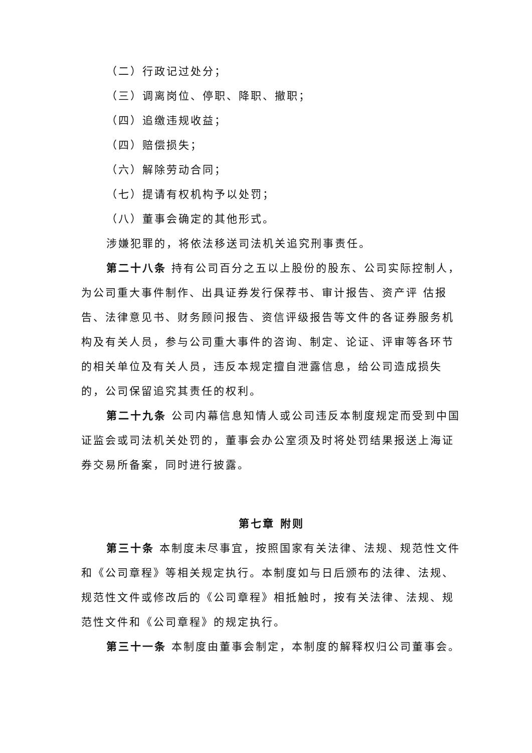（二）行政记过处分；
（三）调离岗位、停职、降职、撤职；
（四）追缴违规收益；
（四）赔偿损失；
（六）解除劳动合同；
（七）提请有权机构予以处罚；
（八）董事会确定的其他形式。
涉嫌犯罪的，将依法移送司法机关追究刑事责任。
第二十八条 持有公司百分之五以上股份的股东、公司实际控制人，为公司重大事件制作、出具证券发行保荐书、审计报告、资产评 估报告、法律意见书、财务顾问报告、资信评级报告等文件的各证券服务机构及有关人员，参与公司重大事件的咨询、制定、论证、评审等各环节的相关单位及有关人员，违反本规定擅自泄露信息，给公司造成损失的，公司保留追究其责任的权利。
第二十九条 公司内幕信息知情人或公司违反本制度规定而受到中国证监会或司法机关处罚的，董事会办公室须及时将处罚结果报送上海证券交易所备案，同时进行披露。
第七章 附则
第三十条 本制度未尽事宜，按照国家有关法律、法规、规范性文件和《公司章程》等相关规定执行。本制度如与日后颁布的法律、法规、规范性文件或修改后的《公司章程》相抵触时，按有关法律、法规、规范性文件和《公司章程》的规定执行。
第三十一条 本制度由董事会制定，本制度的解释权归公司董事会。